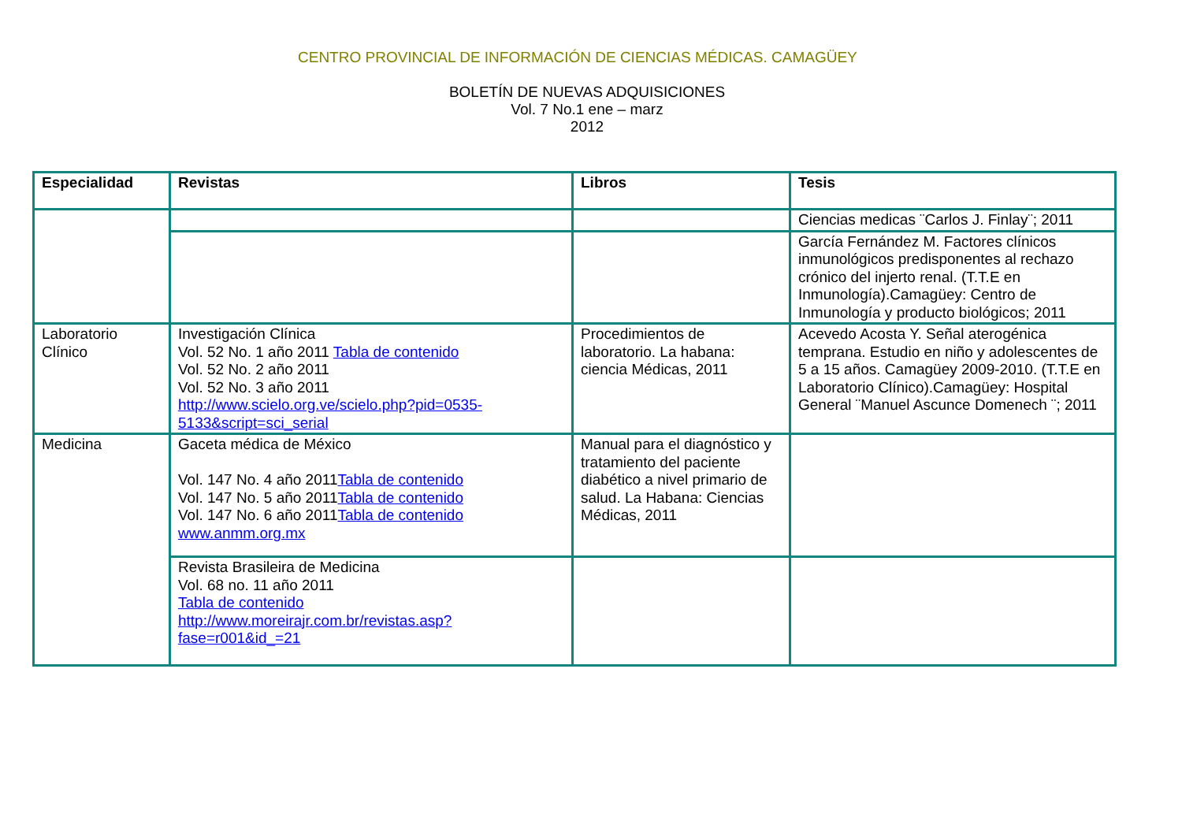CENTRO PROVINCIAL DE INFORMACIÓN DE CIENCIAS MÉDICAS. CAMAGÜEY
BOLETÍN DE NUEVAS ADQUISICIONES
Vol. 7 No.1 ene – marz
2012
| Especialidad | Revistas | Libros | Tesis |
| --- | --- | --- | --- |
| | | | Ciencias medicas ¨Carlos J. Finlay¨; 2011 |
| | | | García Fernández M. Factores clínicos inmunológicos predisponentes al rechazo crónico del injerto renal. (T.T.E en Inmunología).Camagüey: Centro de Inmunología y producto biológicos; 2011 |
| Laboratorio Clínico | Investigación Clínica Vol. 52 No. 1 año 2011 Tabla de contenido Vol. 52 No. 2 año 2011 Vol. 52 No. 3 año 2011 http://www.scielo.org.ve/scielo.php?pid=0535-5133&script=sci_serial | Procedimientos de laboratorio. La habana: ciencia Médicas, 2011 | Acevedo Acosta Y. Señal aterogénica temprana. Estudio en niño y adolescentes de 5 a 15 años. Camagüey 2009-2010. (T.T.E en Laboratorio Clínico).Camagüey: Hospital General ¨Manuel Ascunce Domenech ¨; 2011 |
| Medicina | Gaceta médica de México Vol. 147 No. 4 año 2011 Tabla de contenido Vol. 147 No. 5 año 2011 Tabla de contenido Vol. 147 No. 6 año 2011 Tabla de contenido www.anmm.org.mx | Manual para el diagnóstico y tratamiento del paciente diabético a nivel primario de salud. La Habana: Ciencias Médicas, 2011 | |
| | Revista Brasileira de Medicina Vol. 68 no. 11 año 2011 Tabla de contenido http://www.moreirajr.com.br/revistas.asp?fase=r001&id_=21 | | |